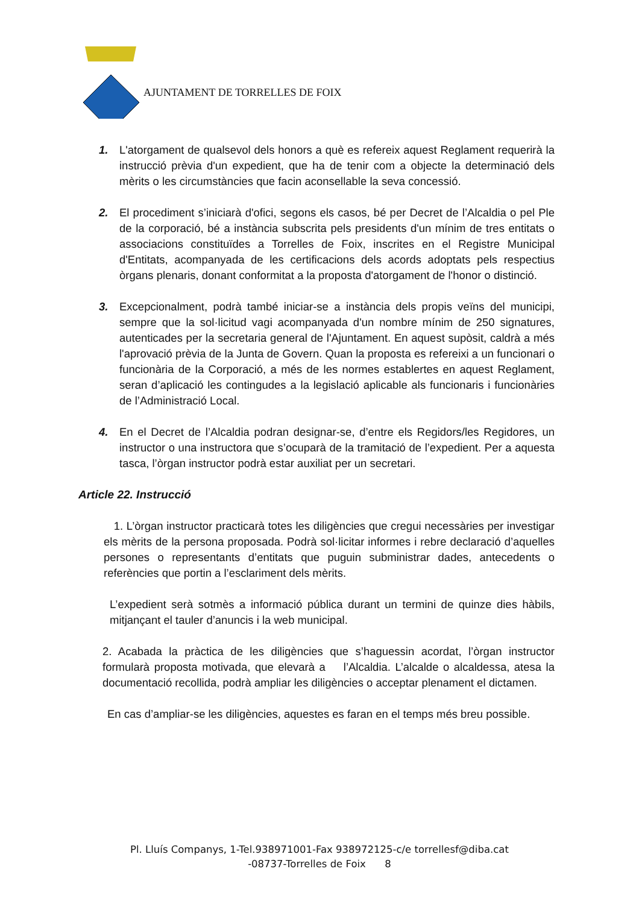AJUNTAMENT DE TORRELLES DE FOIX
1. L'atorgament de qualsevol dels honors a què es refereix aquest Reglament requerirà la instrucció prèvia d'un expedient, que ha de tenir com a objecte la determinació dels mèrits o les circumstàncies que facin aconsellable la seva concessió.
2. El procediment s’iniciarà d'ofici, segons els casos, bé per Decret de l’Alcaldia o pel Ple de la corporació, bé a instància subscrita pels presidents d'un mínim de tres entitats o associacions constituïdes a Torrelles de Foix, inscrites en el Registre Municipal d'Entitats, acompanyada de les certificacions dels acords adoptats pels respectius òrgans plenaris, donant conformitat a la proposta d'atorgament de l'honor o distinció.
3. Excepcionalment, podrà també iniciar-se a instància dels propis veïns del municipi, sempre que la sol·licitud vagi acompanyada d'un nombre mínim de 250 signatures, autenticades per la secretaria general de l'Ajuntament. En aquest supòsit, caldrà a més l'aprovació prèvia de la Junta de Govern. Quan la proposta es refereixi a un funcionari o funcionària de la Corporació, a més de les normes establertes en aquest Reglament, seran d’aplicació les contingudes a la legislació aplicable als funcionaris i funcionàries de l’Administració Local.
4. En el Decret de l’Alcaldia podran designar-se, d’entre els Regidors/les Regidores, un instructor o una instructora que s’ocuparà de la tramitació de l’expedient. Per a aquesta tasca, l’òrgan instructor podrà estar auxiliat per un secretari.
Article 22. Instrucció
1. L’òrgan instructor practicarà totes les diligències que cregui necessàries per investigar els mèrits de la persona proposada. Podrà sol·licitar informes i rebre declaració d’aquelles persones o representants d’entitats que puguin subministrar dades, antecedents o referències que portin a l’esclariment dels mèrits.
L’expedient serà sotmès a informació pública durant un termini de quinze dies hàbils, mitjançant el tauler d’anuncis i la web municipal.
2. Acabada la pràctica de les diligències que s’haguessin acordat, l’òrgan instructor formularà proposta motivada, que elevarà a l’Alcaldia. L’alcalde o alcaldessa, atesa la documentació recollida, podrà ampliar les diligències o acceptar plenament el dictamen.
En cas d’ampliar-se les diligències, aquestes es faran en el temps més breu possible.
Pl. Lluís Companys, 1-Tel.938971001-Fax 938972125-c/e torrellesf@diba.cat
-08737-Torrelles de Foix 8